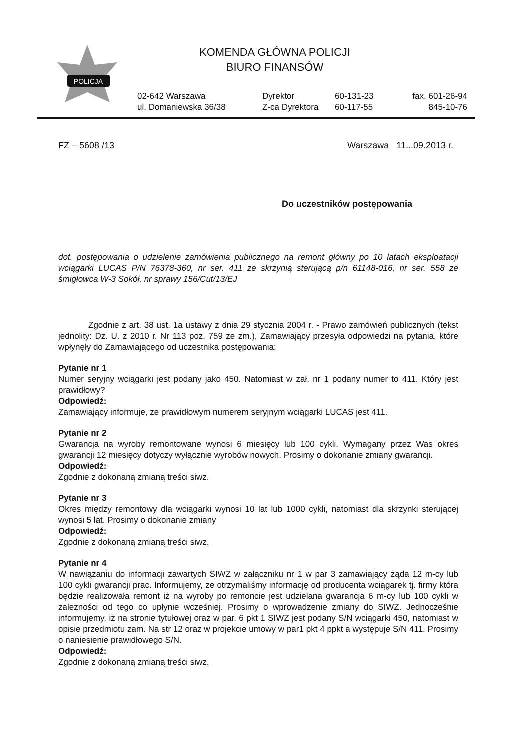POLICJA
KOMENDA GŁÓWNA POLICJI
BIURO FINANSÓW
02-642 Warszawa
ul. Domaniewska 36/38
Dyrektor
Z-ca Dyrektora
60-131-23
60-117-55
fax. 601-26-94
845-10-76
FZ – 5608 /13 Warszawa 11...09.2013 r.
Do uczestników postępowania
dot. postępowania o udzielenie zamówienia publicznego na remont główny po 10 latach eksploatacji wciągarki LUCAS P/N 76378-360, nr ser. 411 ze skrzynią sterującą p/n 61148-016, nr ser. 558 ze śmigłowca W-3 Sokół, nr sprawy 156/Cut/13/EJ
Zgodnie z art. 38 ust. 1a ustawy z dnia 29 stycznia 2004 r. - Prawo zamówień publicznych (tekst jednolity: Dz. U. z 2010 r. Nr 113 poz. 759 ze zm.), Zamawiający przesyła odpowiedzi na pytania, które wpłynęły do Zamawiającego od uczestnika postępowania:
Pytanie nr 1
Numer seryjny wciągarki jest podany jako 450. Natomiast w zał. nr 1 podany numer to 411. Który jest prawidłowy?
Odpowiedź:
Zamawiający informuje, ze prawidłowym numerem seryjnym wciągarki LUCAS jest 411.
Pytanie nr 2
Gwarancja na wyroby remontowane wynosi 6 miesięcy lub 100 cykli. Wymagany przez Was okres gwarancji 12 miesięcy dotyczy wyłącznie wyrobów nowych. Prosimy o dokonanie zmiany gwarancji.
Odpowiedź:
Zgodnie z dokonaną zmianą treści siwz.
Pytanie nr 3
Okres między remontowy dla wciągarki wynosi 10 lat lub 1000 cykli, natomiast dla skrzynki sterującej wynosi 5 lat. Prosimy o dokonanie zmiany
Odpowiedź:
Zgodnie z dokonaną zmianą treści siwz.
Pytanie nr 4
W nawiązaniu do informacji zawartych SIWZ w załączniku nr 1 w par 3 zamawiający żąda 12 m-cy lub 100 cykli gwarancji prac. Informujemy, ze otrzymaliśmy informację od producenta wciągarek tj. firmy która będzie realizowała remont iż na wyroby po remoncie jest udzielana gwarancja 6 m-cy lub 100 cykli w zależności od tego co upłynie wcześniej. Prosimy o wprowadzenie zmiany do SIWZ. Jednocześnie informujemy, iż na stronie tytułowej oraz w par. 6 pkt 1 SIWZ jest podany S/N wciągarki 450, natomiast w opisie przedmiotu zam. Na str 12 oraz w projekcie umowy w par1 pkt 4 ppkt a występuje S/N 411. Prosimy o naniesienie prawidłowego S/N.
Odpowiedź:
Zgodnie z dokonaną zmianą treści siwz.